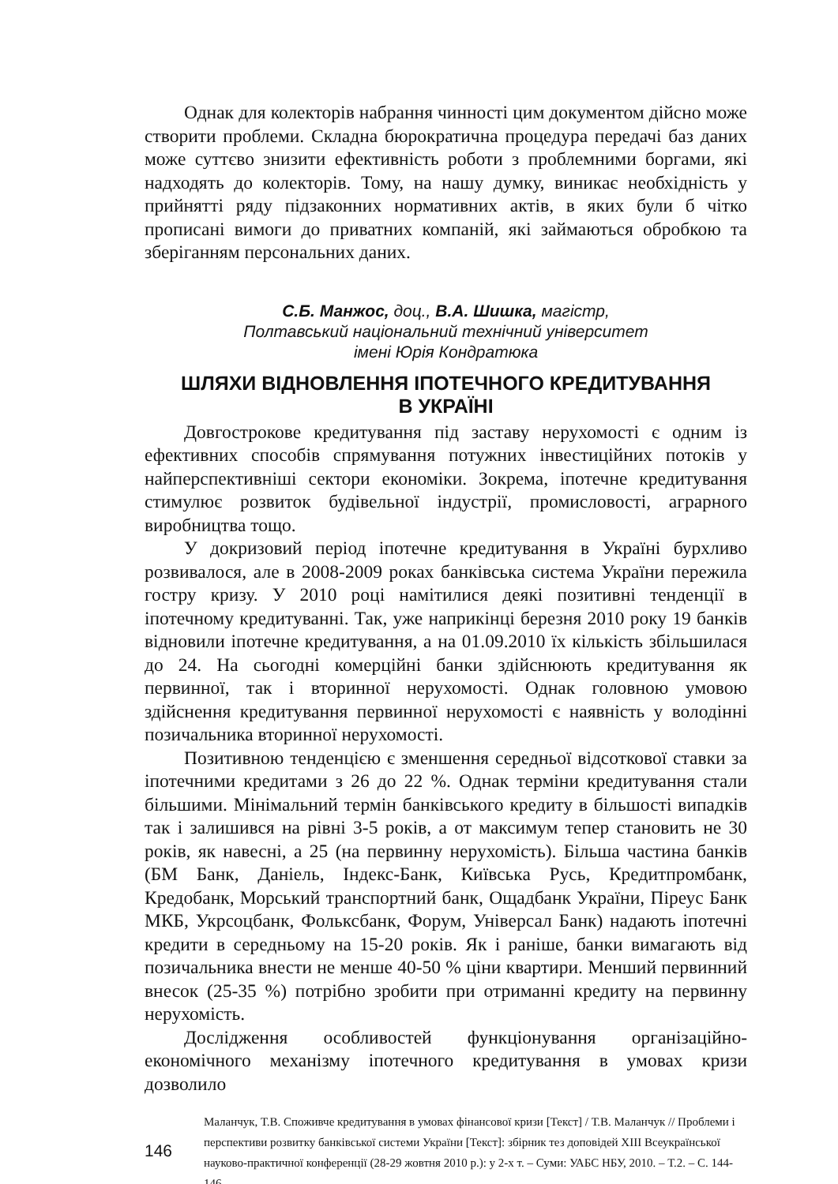Однак для колекторів набрання чинності цим документом дійсно може створити проблеми. Складна бюрократична процедура передачі баз даних може суттєво знизити ефективність роботи з проблемними боргами, які надходять до колекторів. Тому, на нашу думку, виникає необхідність у прийнятті ряду підзаконних нормативних актів, в яких були б чітко прописані вимоги до приватних компаній, які займаються обробкою та зберіганням персональних даних.
С.Б. Манжос, доц., В.А. Шишка, магістр,
Полтавський національний технічний університет
імені Юрія Кондратюка
ШЛЯХИ ВІДНОВЛЕННЯ ІПОТЕЧНОГО КРЕДИТУВАННЯ
В УКРАЇНІ
Довгострокове кредитування під заставу нерухомості є одним із ефективних способів спрямування потужних інвестиційних потоків у найперспективніші сектори економіки. Зокрема, іпотечне кредитування стимулює розвиток будівельної індустрії, промисловості, аграрного виробництва тощо.
У докризовий період іпотечне кредитування в Україні бурхливо розвивалося, але в 2008-2009 роках банківська система України пережила гостру кризу. У 2010 році намітилися деякі позитивні тенденції в іпотечному кредитуванні. Так, уже наприкінці березня 2010 року 19 банків відновили іпотечне кредитування, а на 01.09.2010 їх кількість збільшилася до 24. На сьогодні комерційні банки здійснюють кредитування як первинної, так і вторинної нерухомості. Однак головною умовою здійснення кредитування первинної нерухомості є наявність у володінні позичальника вторинної нерухомості.
Позитивною тенденцією є зменшення середньої відсоткової ставки за іпотечними кредитами з 26 до 22 %. Однак терміни кредитування стали більшими. Мінімальний термін банківського кредиту в більшості випадків так і залишився на рівні 3-5 років, а от максимум тепер становить не 30 років, як навесні, а 25 (на первинну нерухомість). Більша частина банків (БМ Банк, Даніель, Індекс-Банк, Київська Русь, Кредитпромбанк, Кредобанк, Морський транспортний банк, Ощадбанк України, Піреус Банк МКБ, Укрсоцбанк, Фольксбанк, Форум, Універсал Банк) надають іпотечні кредити в середньому на 15-20 років. Як і раніше, банки вимагають від позичальника внести не менше 40-50 % ціни квартири. Менший первинний внесок (25-35 %) потрібно зробити при отриманні кредиту на первинну нерухомість.
Дослідження особливостей функціонування організаційно-економічного механізму іпотечного кредитування в умовах кризи дозволило
146
Маланчук, Т.В. Споживче кредитування в умовах фінансової кризи [Текст] / Т.В. Маланчук // Проблеми і перспективи розвитку банківської системи України [Текст]: збірник тез доповідей XIII Всеукраїнської науково-практичної конференції (28-29 жовтня 2010 р.): у 2-х т. – Суми: УАБС НБУ, 2010. – Т.2. – С. 144-146.